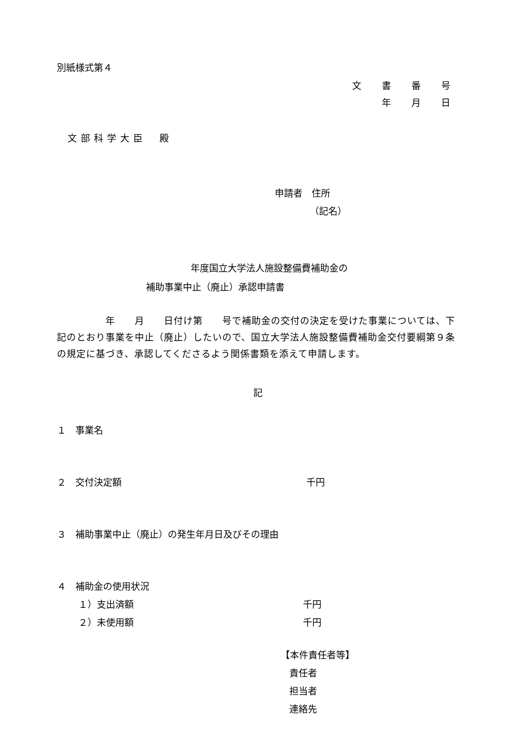別紙様式第４
文 書 番 号
年 月 日
文部科学大臣　殿
申請者　住所
（記名）
年度国立大学法人施設整備費補助金の
補助事業中止（廃止）承認申請書
　　　　　年　　月　　日付け第　　号で補助金の交付の決定を受けた事業については、下記のとおり事業を中止（廃止）したいので、国立大学法人施設整備費補助金交付要綱第９条の規定に基づき、承認してくださるよう関係書類を添えて申請します。
記
１　事業名
２　交付決定額 千円
３　補助事業中止（廃止）の発生年月日及びその理由
４　補助金の使用状況
１）支出済額 千円
２）未使用額 千円
【本件責任者等】
責任者
担当者
連絡先